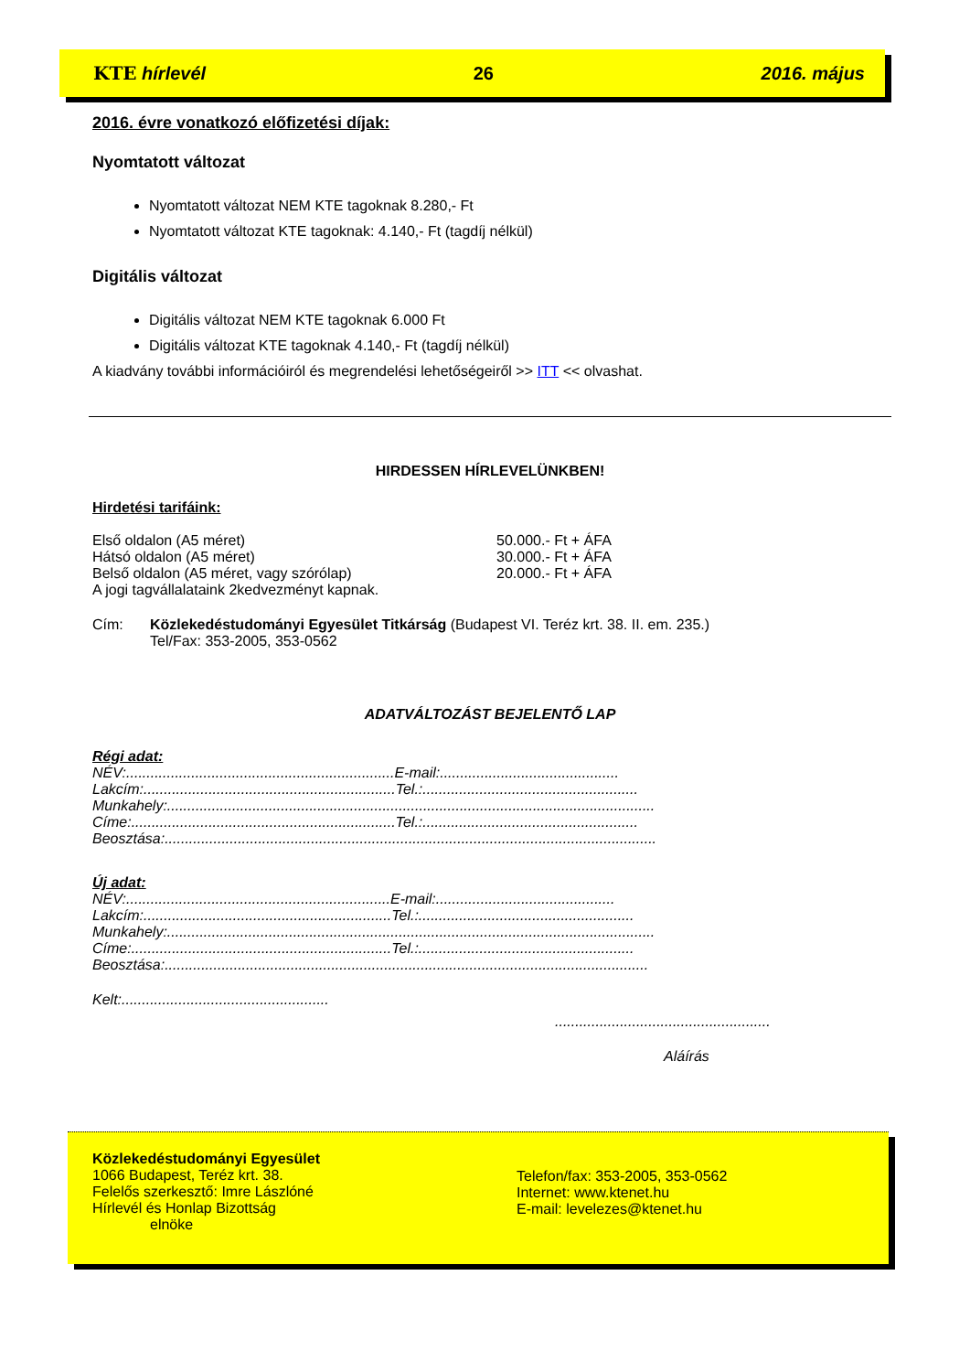KTE hírlevél 26 2016. május
2016. évre vonatkozó előfizetési díjak:
Nyomtatott változat
Nyomtatott változat NEM KTE tagoknak 8.280,- Ft
Nyomtatott változat KTE tagoknak: 4.140,- Ft (tagdíj nélkül)
Digitális változat
Digitális változat NEM KTE tagoknak 6.000 Ft
Digitális változat KTE tagoknak 4.140,- Ft (tagdíj nélkül)
A kiadvány további információiról és megrendelési lehetőségeiről >> ITT << olvashat.
HIRDESSEN HÍRLEVELÜNKBEN!
Hirdetési tarifáink:
| Első oldalon (A5 méret) | 50.000.- Ft + ÁFA |
| Hátsó oldalon (A5 méret) | 30.000.- Ft + ÁFA |
| Belső oldalon (A5 méret, vagy szórólap) | 20.000.- Ft + ÁFA |
| A jogi tagvállalataink 2kedvezményt kapnak. | |
| Cím: | Közlekedéstudományi Egyesület Titkárság (Budapest VI. Teréz krt. 38. II. em. 235.) Tel/Fax: 353-2005, 353-0562 |
ADATVÁLTOZÁST BEJELENTŐ LAP
Régi adat:
NÉV:..................................................................E-mail:............................................
Lakcím:..............................................................Tel.:.....................................................
Munkahely:........................................................................................................................
Címe:.................................................................Tel.:.....................................................
Beosztása:.........................................................................................................................
Új adat:
NÉV:.................................................................E-mail:............................................
Lakcím:.............................................................Tel.:.....................................................
Munkahely:........................................................................................................................
Címe:................................................................Tel.:.....................................................
Beosztása:.......................................................................................................................
Kelt:...................................................
.....................................................
Aláírás
Közlekedéstudományi Egyesület
1066 Budapest, Teréz krt. 38.
Felelős szerkesztő: Imre Lászlóné
Hírlevél és Honlap Bizottság
elnöke
Telefon/fax: 353-2005, 353-0562
Internet: www.ktenet.hu
E-mail: levelezes@ktenet.hu